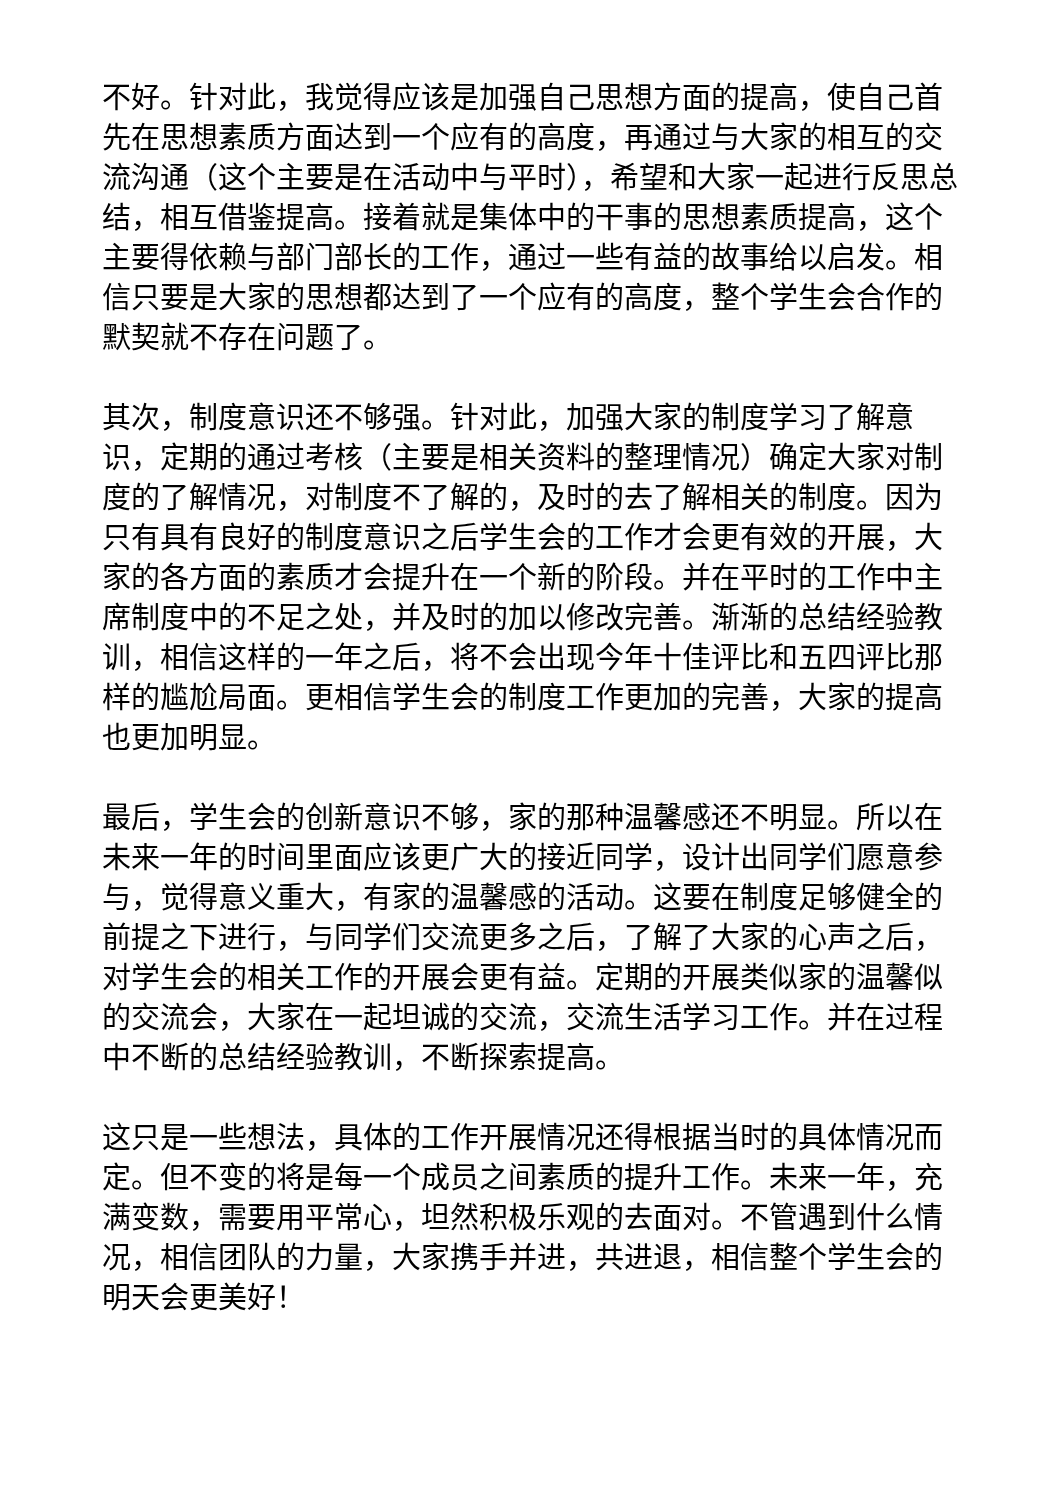不好。针对此，我觉得应该是加强自己思想方面的提高，使自己首先在思想素质方面达到一个应有的高度，再通过与大家的相互的交流沟通（这个主要是在活动中与平时），希望和大家一起进行反思总结，相互借鉴提高。接着就是集体中的干事的思想素质提高，这个主要得依赖与部门部长的工作，通过一些有益的故事给以启发。相信只要是大家的思想都达到了一个应有的高度，整个学生会合作的默契就不存在问题了。
其次，制度意识还不够强。针对此，加强大家的制度学习了解意识，定期的通过考核（主要是相关资料的整理情况）确定大家对制度的了解情况，对制度不了解的，及时的去了解相关的制度。因为只有具有良好的制度意识之后学生会的工作才会更有效的开展，大家的各方面的素质才会提升在一个新的阶段。并在平时的工作中主席制度中的不足之处，并及时的加以修改完善。渐渐的总结经验教训，相信这样的一年之后，将不会出现今年十佳评比和五四评比那样的尴尬局面。更相信学生会的制度工作更加的完善，大家的提高也更加明显。
最后，学生会的创新意识不够，家的那种温馨感还不明显。所以在未来一年的时间里面应该更广大的接近同学，设计出同学们愿意参与，觉得意义重大，有家的温馨感的活动。这要在制度足够健全的前提之下进行，与同学们交流更多之后，了解了大家的心声之后，对学生会的相关工作的开展会更有益。定期的开展类似家的温馨似的交流会，大家在一起坦诚的交流，交流生活学习工作。并在过程中不断的总结经验教训，不断探索提高。
这只是一些想法，具体的工作开展情况还得根据当时的具体情况而定。但不变的将是每一个成员之间素质的提升工作。未来一年，充满变数，需要用平常心，坦然积极乐观的去面对。不管遇到什么情况，相信团队的力量，大家携手并进，共进退，相信整个学生会的明天会更美好！